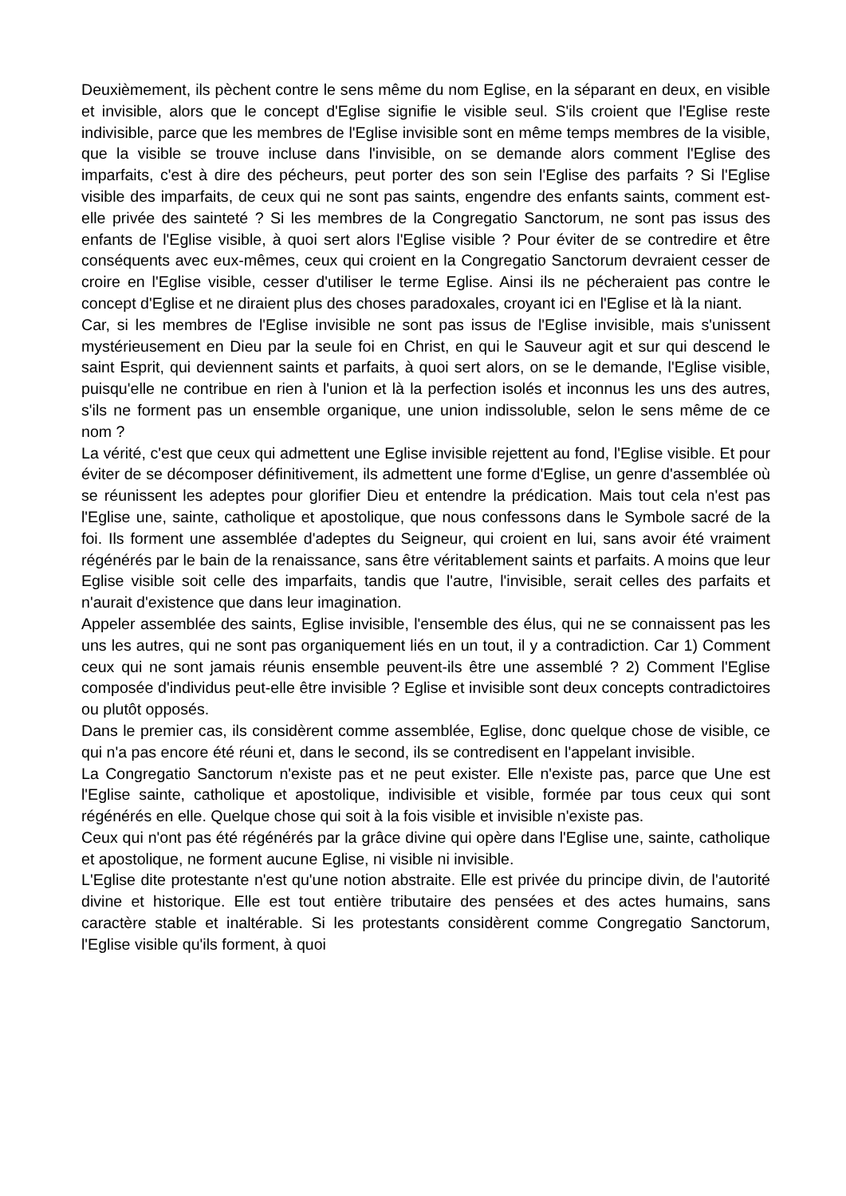Deuxièmement, ils pèchent contre le sens même du nom Eglise, en la séparant en deux, en visible et invisible, alors que le concept d'Eglise signifie le visible seul. S'ils croient que l'Eglise reste indivisible, parce que les membres de l'Eglise invisible sont en même temps membres de la visible, que la visible se trouve incluse dans l'invisible, on se demande alors comment l'Eglise des imparfaits, c'est à dire des pécheurs, peut porter des son sein l'Eglise des parfaits ? Si l'Eglise visible des imparfaits, de ceux qui ne sont pas saints, engendre des enfants saints, comment est-elle privée des sainteté ? Si les membres de la Congregatio Sanctorum, ne sont pas issus des enfants de l'Eglise visible, à quoi sert alors l'Eglise visible ? Pour éviter de se contredire et être conséquents avec eux-mêmes, ceux qui croient en la Congregatio Sanctorum devraient cesser de croire en l'Eglise visible, cesser d'utiliser le terme Eglise. Ainsi ils ne pécheraient pas contre le concept d'Eglise et ne diraient plus des choses paradoxales, croyant ici en l'Eglise et là la niant.
Car, si les membres de l'Eglise invisible ne sont pas issus de l'Eglise invisible, mais s'unissent mystérieusement en Dieu par la seule foi en Christ, en qui le Sauveur agit et sur qui descend le saint Esprit, qui deviennent saints et parfaits, à quoi sert alors, on se le demande, l'Eglise visible, puisqu'elle ne contribue en rien à l'union et là la perfection isolés et inconnus les uns des autres, s'ils ne forment pas un ensemble organique, une union indissoluble, selon le sens même de ce nom ?
La vérité, c'est que ceux qui admettent une Eglise invisible rejettent au fond, l'Eglise visible. Et pour éviter de se décomposer définitivement, ils admettent une forme d'Eglise, un genre d'assemblée où se réunissent les adeptes pour glorifier Dieu et entendre la prédication. Mais tout cela n'est pas l'Eglise une, sainte, catholique et apostolique, que nous confessons dans le Symbole sacré de la foi. Ils forment une assemblée d'adeptes du Seigneur, qui croient en lui, sans avoir été vraiment régénérés par le bain de la renaissance, sans être véritablement saints et parfaits. A moins que leur Eglise visible soit celle des imparfaits, tandis que l'autre, l'invisible, serait celles des parfaits et n'aurait d'existence que dans leur imagination.
Appeler assemblée des saints, Eglise invisible, l'ensemble des élus, qui ne se connaissent pas les uns les autres, qui ne sont pas organiquement liés en un tout, il y a contradiction. Car 1) Comment ceux qui ne sont jamais réunis ensemble peuvent-ils être une assemblé ? 2) Comment l'Eglise composée d'individus peut-elle être invisible ? Eglise et invisible sont deux concepts contradictoires ou plutôt opposés.
Dans le premier cas, ils considèrent comme assemblée, Eglise, donc quelque chose de visible, ce qui n'a pas encore été réuni et, dans le second, ils se contredisent en l'appelant invisible.
La Congregatio Sanctorum n'existe pas et ne peut exister. Elle n'existe pas, parce que Une est l'Eglise sainte, catholique et apostolique, indivisible et visible, formée par tous ceux qui sont régénérés en elle. Quelque chose qui soit à la fois visible et invisible n'existe pas.
Ceux qui n'ont pas été régénérés par la grâce divine qui opère dans l'Eglise une, sainte, catholique et apostolique, ne forment aucune Eglise, ni visible ni invisible.
L'Eglise dite protestante n'est qu'une notion abstraite. Elle est privée du principe divin, de l'autorité divine et historique. Elle est tout entière tributaire des pensées et des actes humains, sans caractère stable et inaltérable. Si les protestants considèrent comme Congregatio Sanctorum, l'Eglise visible qu'ils forment, à quoi